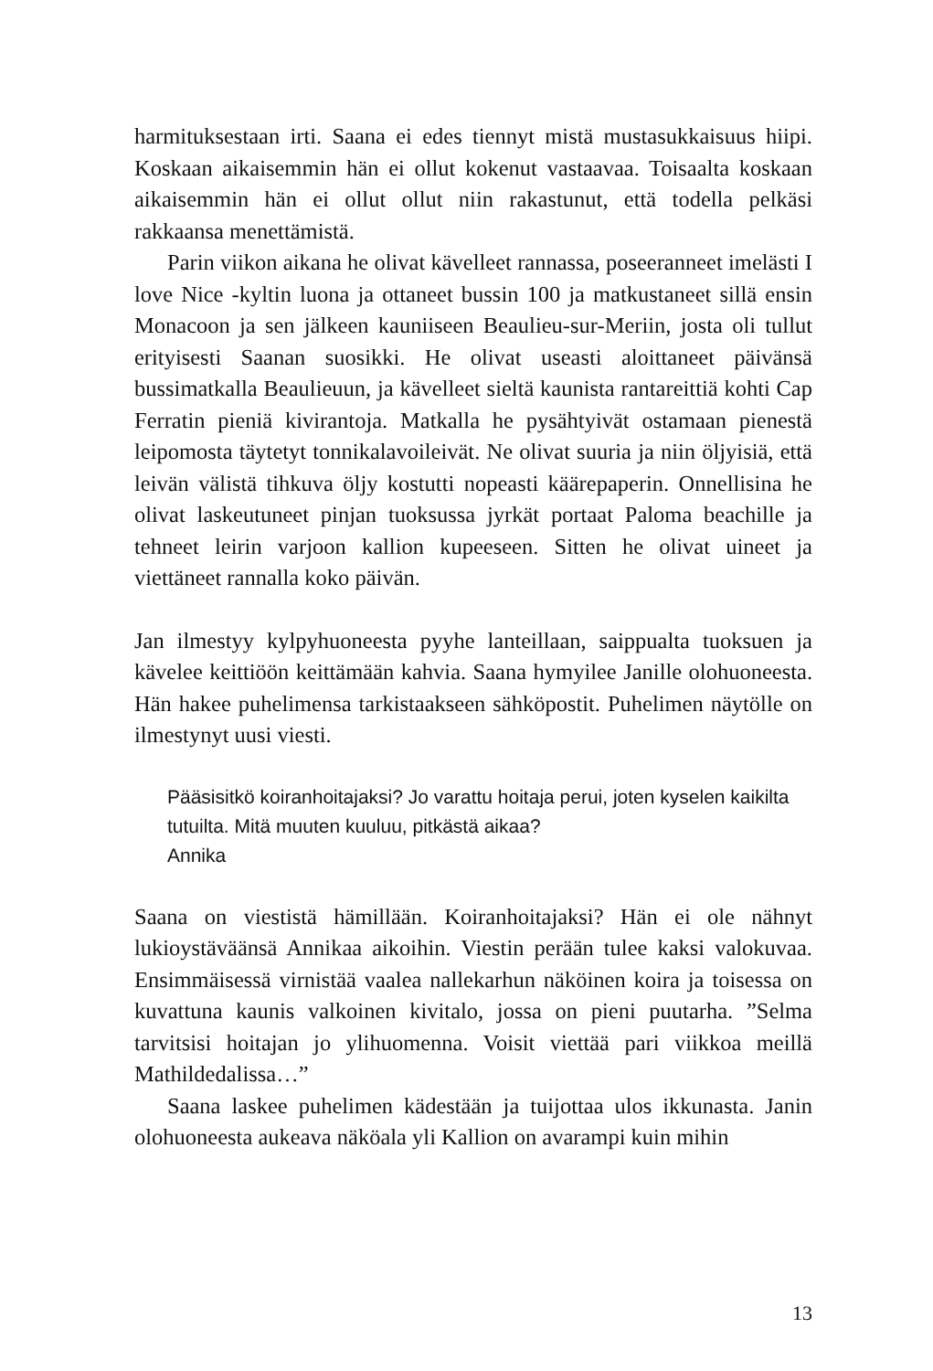harmituksestaan irti. Saana ei edes tiennyt mistä mustasukkaisuus hiipi. Koskaan aikaisemmin hän ei ollut kokenut vastaavaa. Toisaalta koskaan aikaisemmin hän ei ollut ollut niin rakastunut, että todella pelkäsi rakkaansa menettämistä.
Parin viikon aikana he olivat kävelleet rannassa, poseeranneet imelästi I love Nice -kyltin luona ja ottaneet bussin 100 ja matkustaneet sillä ensin Monacoon ja sen jälkeen kauniiseen Beaulieu-sur-Meriin, josta oli tullut erityisesti Saanan suosikki. He olivat useasti aloittaneet päivänsä bussimatkalla Beaulieuun, ja kävelleet sieltä kaunista rantareittiä kohti Cap Ferratin pieniä kivirantoja. Matkalla he pysähtyivät ostamaan pienestä leipomosta täytetyt tonnikalavoileivät. Ne olivat suuria ja niin öljyisiä, että leivän välistä tihkuva öljy kostutti nopeasti kääre­paperin. Onnellisina he olivat laskeutuneet pinjan tuoksussa jyrkät portaat Paloma beachille ja tehneet leirin varjoon kallion kupeeseen. Sitten he olivat uineet ja viettäneet rannalla koko päivän.
Jan ilmestyy kylpyhuoneesta pyyhe lanteillaan, saippualta tuoksuen ja kävelee keittiöön keittämään kahvia. Saana hymyilee Janille olohuoneesta. Hän hakee puhelimensa tarkistaakseen sähköpostit. Puhelimen näytölle on ilmestynyt uusi viesti.
Pääsisitkö koiranhoitajaksi? Jo varattu hoitaja perui, joten kyselen kaikilta tutuilta. Mitä muuten kuuluu, pitkästä aikaa?
Annika
Saana on viestistä hämillään. Koiranhoitajaksi? Hän ei ole nähnyt lukioystäväänsä Annikaa aikoihin. Viestin perään tulee kaksi valokuvaa. Ensimmäisessä virnistää vaalea nallekarhun näköinen koira ja toisessa on kuvattuna kaunis valkoinen kivitalo, jossa on pieni puutarha. ”Selma tarvitsisi hoitajan jo ylihuomenna. Voisit viettää pari viikkoa meillä Mathildedalissa…”
Saana laskee puhelimen kädestään ja tuijottaa ulos ikkunasta. Janin olohuoneesta aukeava näköala yli Kallion on avarampi kuin mihin
13